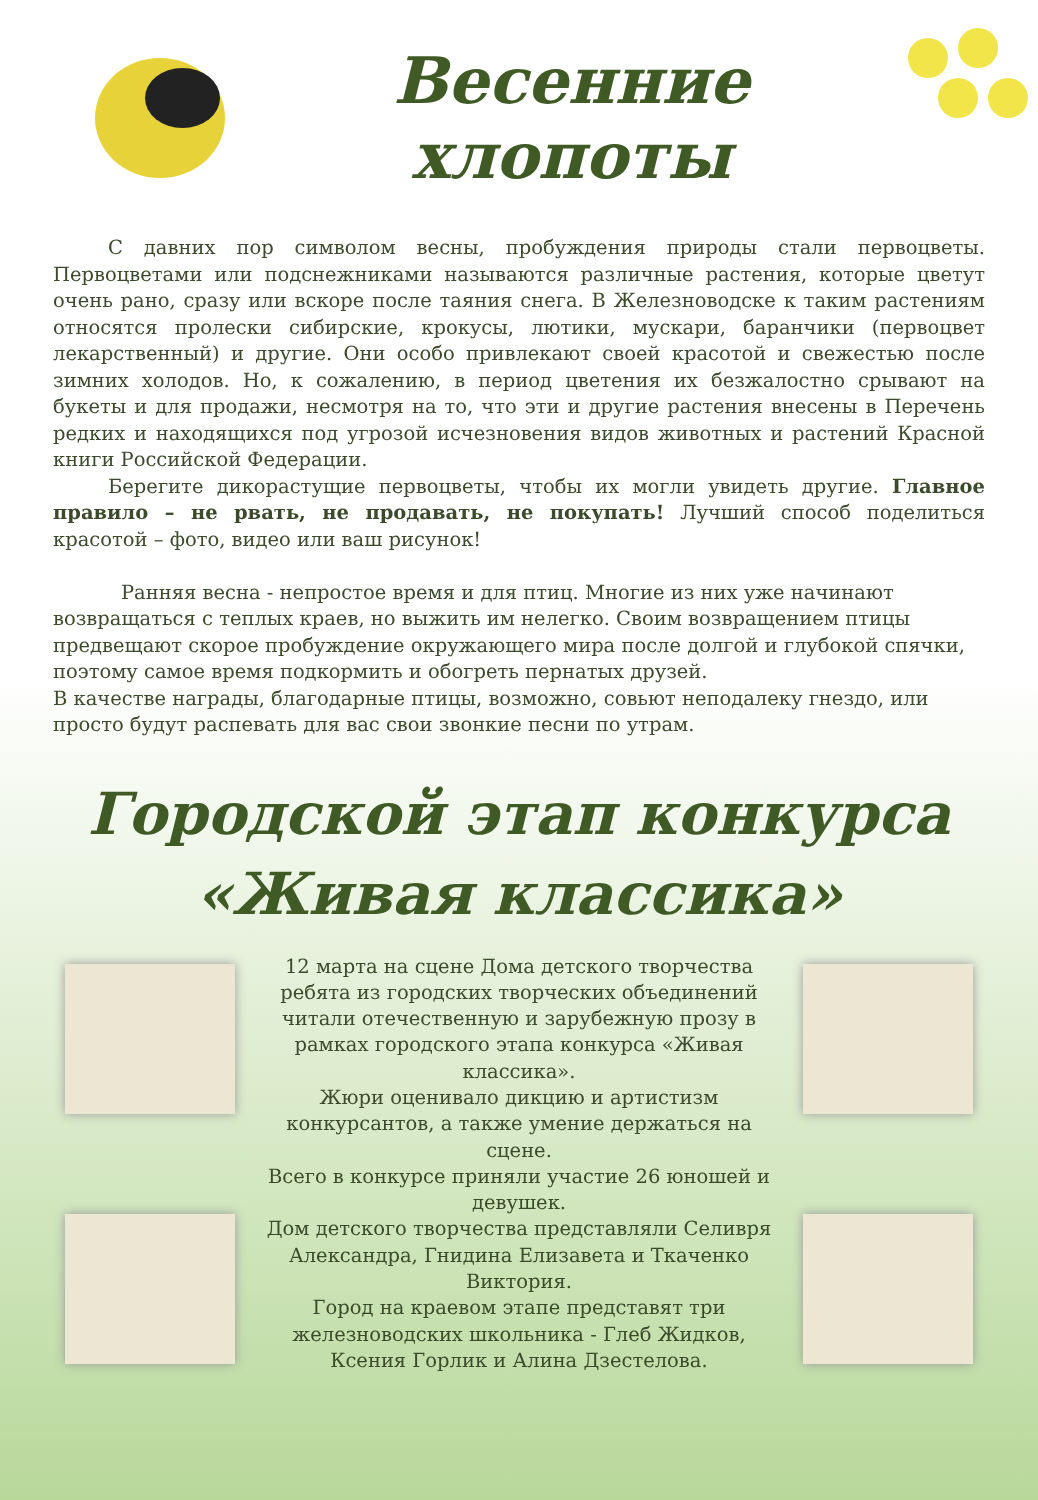Весенние хлопоты
С давних пор символом весны, пробуждения природы стали первоцветы. Первоцветами или подснежниками называются различные растения, которые цветут очень рано, сразу или вскоре после таяния снега. В Железноводске к таким растениям относятся пролески сибирские, крокусы, лютики, мускари, баранчики (первоцвет лекарственный) и другие. Они особо привлекают своей красотой и свежестью после зимних холодов. Но, к сожалению, в период цветения их безжалостно срывают на букеты и для продажи, несмотря на то, что эти и другие растения внесены в Перечень редких и находящихся под угрозой исчезновения видов животных и растений Красной книги Российской Федерации.
Берегите дикорастущие первоцветы, чтобы их могли увидеть другие. Главное правило – не рвать, не продавать, не покупать! Лучший способ поделиться красотой – фото, видео или ваш рисунок!
Ранняя весна - непростое время и для птиц. Многие из них уже начинают возвращаться с теплых краев, но выжить им нелегко. Своим возвращением птицы предвещают скорое пробуждение окружающего мира после долгой и глубокой спячки, поэтому самое время подкормить и обогреть пернатых друзей.
В качестве награды, благодарные птицы, возможно, совьют неподалеку гнездо, или просто будут распевать для вас свои звонкие песни по утрам.
Городской этап конкурса
«Живая классика»
12 марта на сцене Дома детского творчества ребята из городских творческих объединений читали отечественную и зарубежную прозу в рамках городского этапа конкурса «Живая классика».
Жюри оценивало дикцию и артистизм конкурсантов, а также умение держаться на сцене.
Всего в конкурсе приняли участие 26 юношей и девушек.
Дом детского творчества представляли Селивря Александра, Гнидина Елизавета и Ткаченко Виктория.
Город на краевом этапе представят три железноводских школьника - Глеб Жидков, Ксения Горлик и Алина Дзестелова.